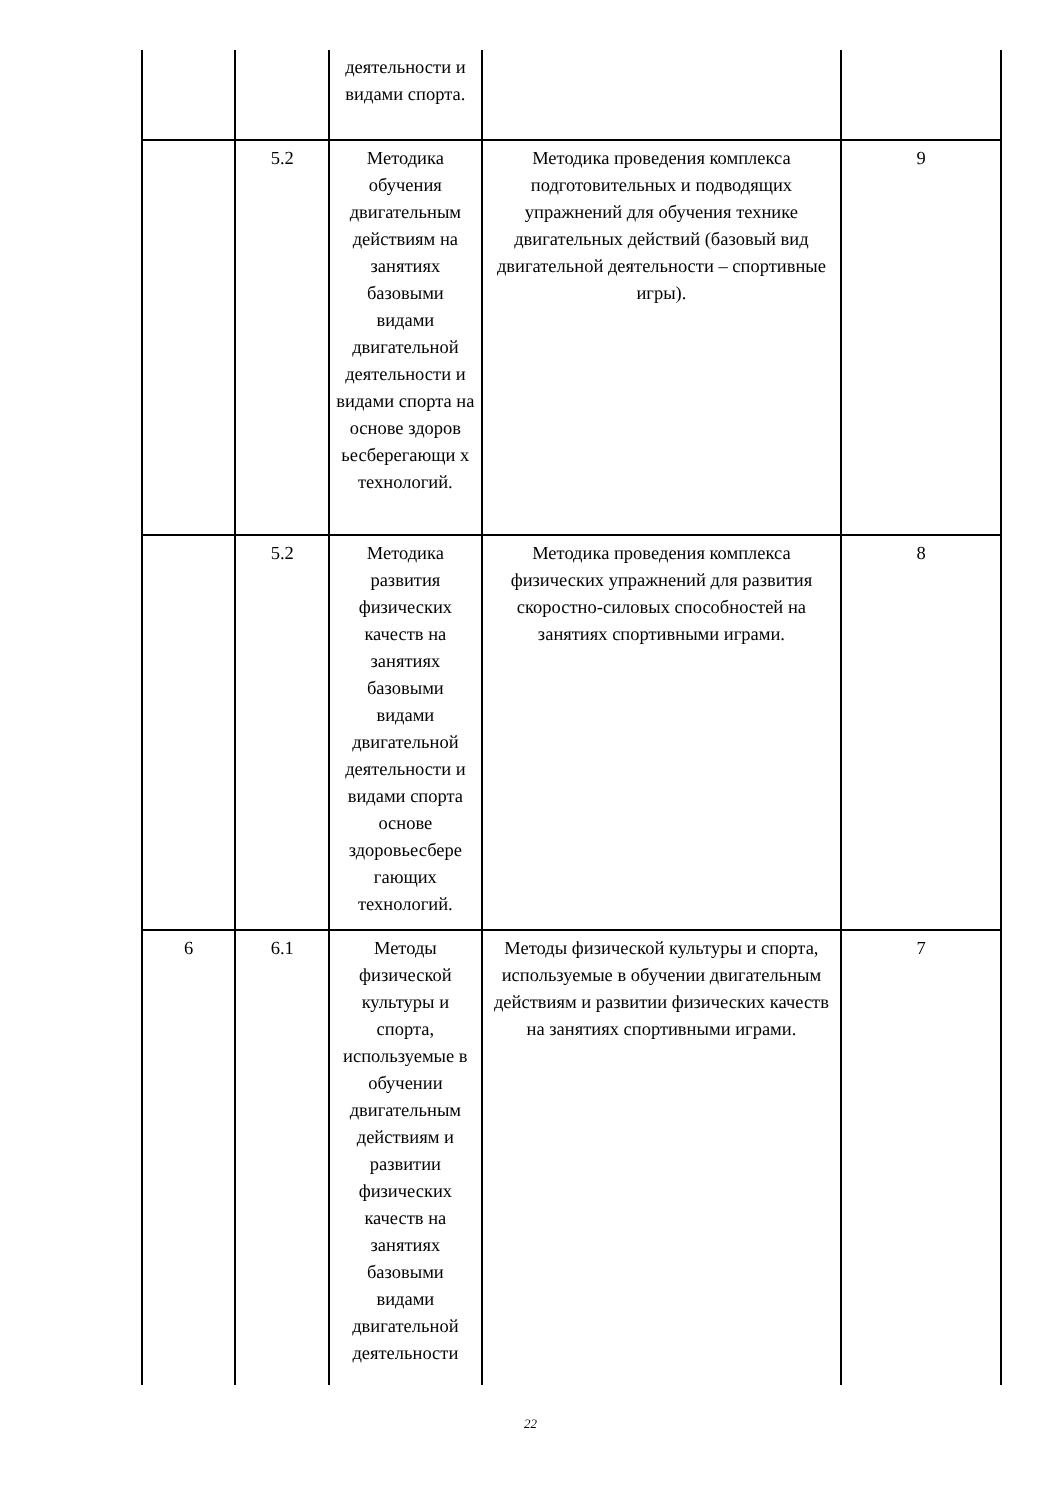| | | деятельности и видами спорта. | | |
| | 5.2 | Методика обучения двигательным действиям на занятиях базовыми видами двигательной деятельности и видами спорта на основе здоров ьесберегающи х технологий. | Методика проведения комплекса подготовительных и подводящих упражнений для обучения технике двигательных действий (базовый вид двигательной деятельности – спортивные игры). | 9 |
| | 5.2 | Методика развития физических качеств на занятиях базовыми видами двигательной деятельности и видами спорта основе здоровьесбере гающих технологий. | Методика проведения комплекса физических упражнений для развития скоростно-силовых способностей на занятиях спортивными играми. | 8 |
| 6 | 6.1 | Методы физической культуры и спорта, используемые в обучении двигательным действиям и развитии физических качеств на занятиях базовыми видами двигательной деятельности | Методы физической культуры и спорта, используемые в обучении двигательным действиям и развитии физических качеств на занятиях спортивными играми. | 7 |
22